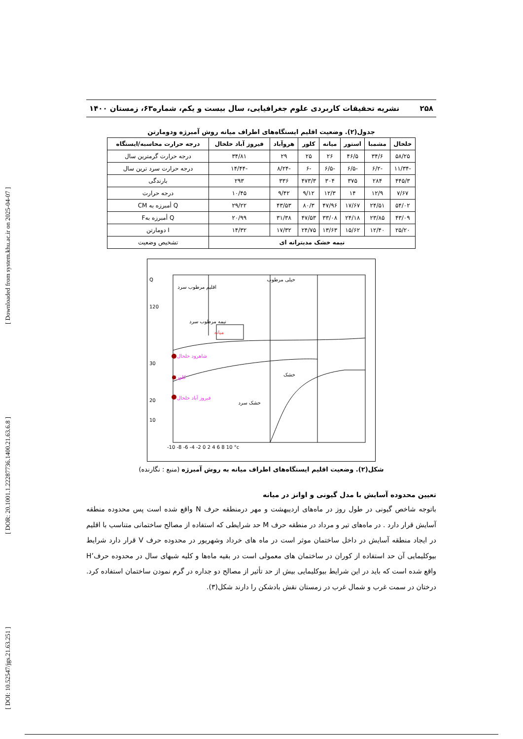[ DOI: 10.52547/jgs.21.63.251 ] [ DOR: 20.1001.1.22287736.1400.21.63.6.8 ] [ Downloaded from system.khu.ac.ir on 2025-04-07 ]
۲۵۸ نشریه تحقیقات کاربردی علوم جغرافیایی، سال بیست و یکم، شماره۶۳، زمستان ۱۴۰۰
جدول(۲). وضعیت اقلیم ایستگاه‌های اطراف میانه روش آمبرژه ودومارتن
| خلخال | مشمبا | استور | میانه | کلور | هروآباد | فیروز آباد خلخال | درجه حرارت محاسبه/ایستگاه |
| --- | --- | --- | --- | --- | --- | --- | --- |
| ۵۸/۲۵ | ۳۴/۶ | ۴۶/۵ | ۲۶ | ۲۵ | ۲۹ | ۳۴/۸۱ | درجه حرارت گرمترین سال |
| -۱۱/۳۴ | -۶/۲ | -۶/۵ | -۶/۵ | -۶ | -۸/۲۴ | -۱۴/۴۴ | درجه حرارت سرد ترین سال |
| ۴۴۵/۳ | ۲۸۴ | ۳۷۵ | ۳۰۴ | ۴۷۳/۳ | ۳۳۶ | ۲۹۳ | بارندگی |
| ۷/۶۷ | ۱۲/۹ | ۱۴ | ۱۲/۳ | ۹/۱۲ | ۹/۴۲ | ۱۰/۴۵ | درجه حرارت |
| ۵۴/۰۲ | ۲۴/۵۱ | ۱۷/۶۷ | ۴۷/۹۶ | ۸۰/۳ | ۴۳/۵۳ | ۲۹/۲۲ | Q أمبرزه به CM |
| ۴۳/۰۹ | ۲۳/۸۵ | ۲۴/۱۸ | ۳۳/۰۸ | ۴۷/۵۳ | ۳۱/۳۸ | ۲۰/۹۹ | Q أمبرزه بهF |
| ۲۵/۲۰ | ۱۲/۴۰ | ۱۵/۶۲ | ۱۳/۶۳ | ۲۴/۷۵ | ۱۷/۳۲ | ۱۴/۳۲ | I دومارتن |
| نیمه خشک مدیترانه ای | | | | | | | تشخیص وضعیت |
میانه
Q
120
30
20
10
-10 -8 -6 -4 -2 0 2 4 6 8 10 °c
اقلیم مرطوب سرد
خیلی مرطوب
نیمه مرطوب سرد
خشک
خشک سرد
شاهرود خلخال
کلور
فیروز آباد خلخال
شکل(۲). وضعیت اقلیم ایستگاه‌های اطراف میانه به روش آمبرژه (منبع : نگارنده)
تعیین محدوده آسایش با مدل گیونی و اوانز در میانه
باتوجه شاخص گیونی در طول روز در ماه‌های اردیبهشت و مهر درمنطقه حرف N واقع شده است پس محدوده منطقه آسایش قرار دارد . در ماه‌های تیر و مرداد در منطقه حرف M حد شرایطی که استفاده از مصالح ساختمانی متناسب با اقلیم در ایجاد منطقه آسایش در داخل ساختمان موثر است در ماه های خرداد وشهریور در محدوده حرف V قرار دارد شرایط بیوکلیمایی آن حد استفاده از کوران در ساختمان های معمولی است در بقیه ماه‌ها و کلیه شبهای سال در محدوده حرف’H واقع شده است که باید در این شرایط بیوکلیمایی بیش از حد تأثیر از مصالح دو جداره در گرم نمودن ساختمان استفاده کرد. درختان در سمت غرب و شمال غرب در زمستان نقش بادشکن را دارند شکل(۳).